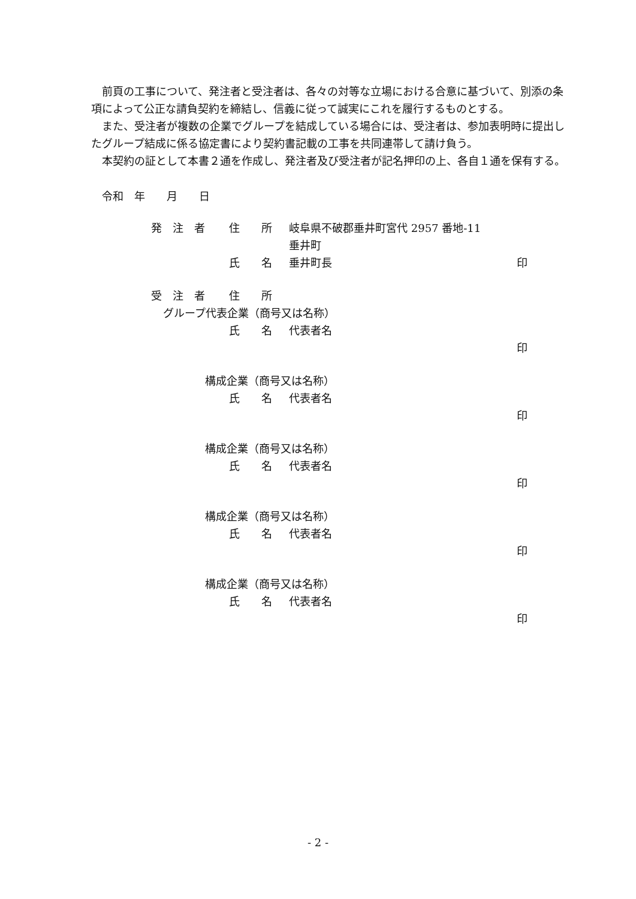前頁の工事について、発注者と受注者は、各々の対等な立場における合意に基づいて、別添の条項によって公正な請負契約を締結し、信義に従って誠実にこれを履行するものとする。
　また、受注者が複数の企業でグループを結成している場合には、受注者は、参加表明時に提出したグループ結成に係る協定書により契約書記載の工事を共同連帯して請け負う。
　本契約の証として本書２通を作成し、発注者及び受注者が記名押印の上、各自１通を保有する。
　令和　年　　月　　日
発　注　者 住　　所 岐阜県不破郡垂井町宮代 2957 番地-11
垂井町
氏　　名 垂井町長 印
受　注　者 住　　所
グループ代表企業（商号又は名称）
氏　　名 代表者名
印
構成企業（商号又は名称）
氏　　名 代表者名
印
構成企業（商号又は名称）
氏　　名 代表者名
印
構成企業（商号又は名称）
氏　　名 代表者名
印
構成企業（商号又は名称）
氏　　名 代表者名
印
- 2 -